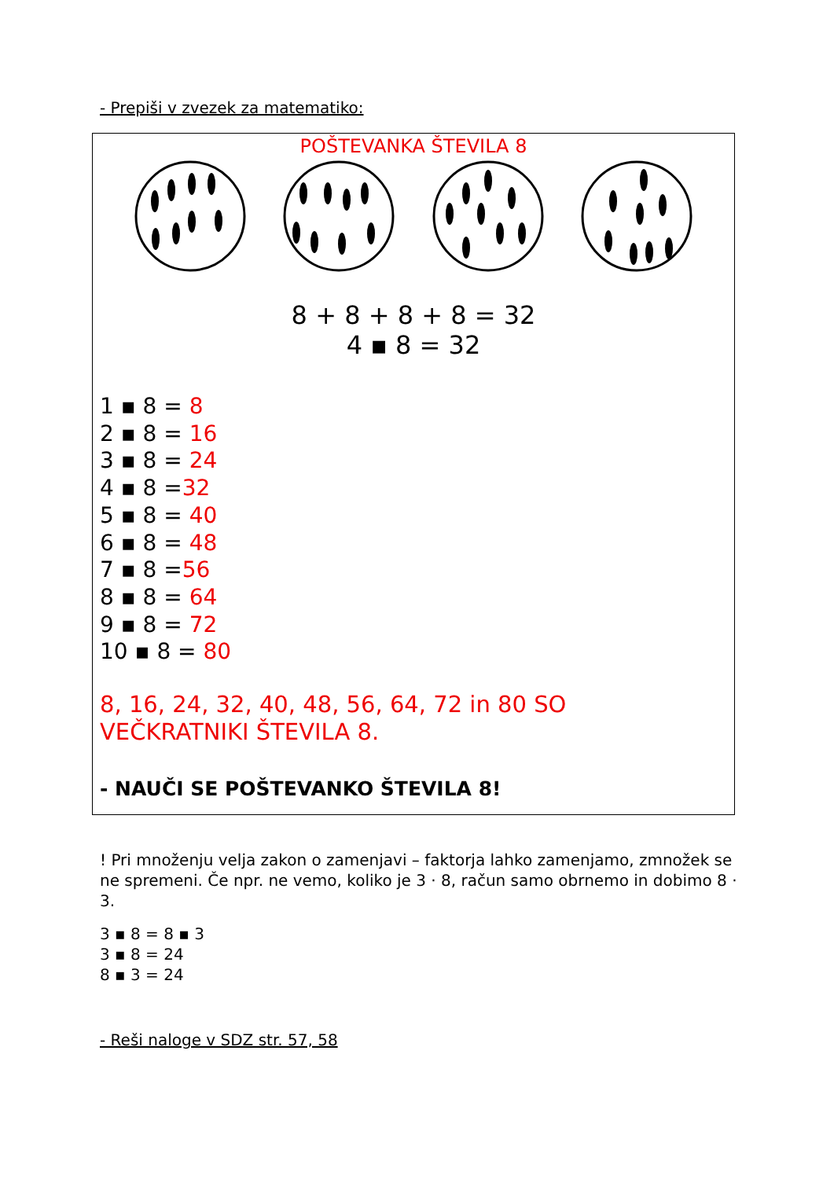- Prepiši v zvezek za matematiko:
POŠTEVANKA ŠTEVILA 8
8 + 8 + 8 + 8 = 32
4 ▪ 8 = 32
1 ▪ 8 = 8
2 ▪ 8 = 16
3 ▪ 8 = 24
4 ▪ 8 =32
5 ▪ 8 = 40
6 ▪ 8 = 48
7 ▪ 8 =56
8 ▪ 8 = 64
9 ▪ 8 = 72
10 ▪ 8 = 80
8, 16, 24, 32, 40, 48, 56, 64, 72 in 80 SO
VEČKRATNIKI ŠTEVILA 8.
- NAUČI SE POŠTEVANKO ŠTEVILA 8!
! Pri množenju velja zakon o zamenjavi – faktorja lahko zamenjamo, zmnožek se ne spremeni. Če npr. ne vemo, koliko je 3 · 8, račun samo obrnemo in dobimo 8 · 3.
3 ▪ 8 = 8 ▪ 3
3 ▪ 8 = 24
8 ▪ 3 = 24
- Reši naloge v SDZ str. 57, 58